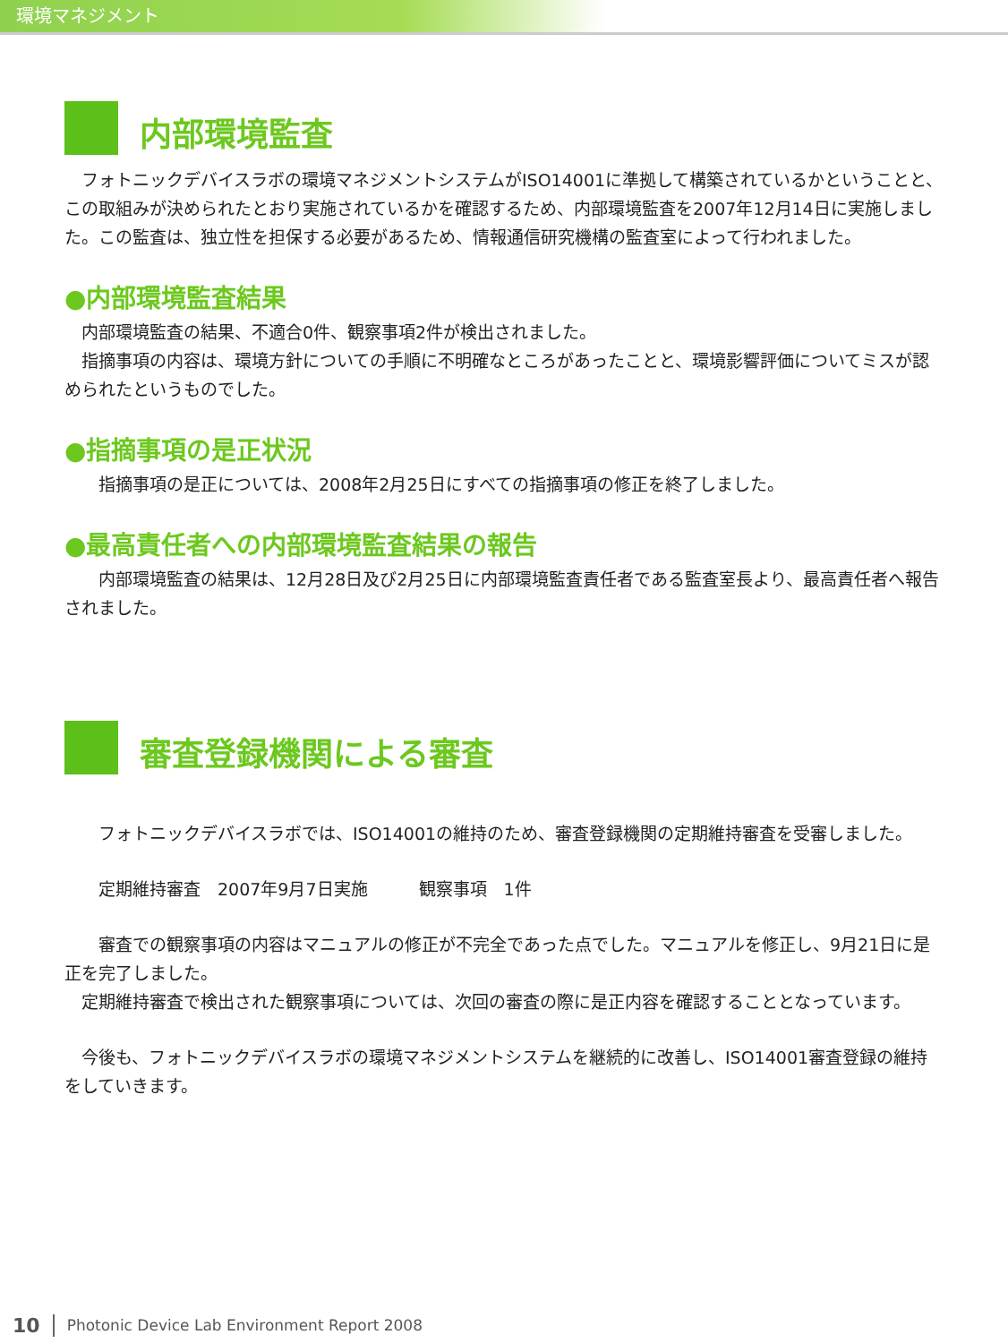環境マネジメント
内部環境監査
　フォトニックデバイスラボの環境マネジメントシステムがISO14001に準拠して構築されているかということと、この取組みが決められたとおり実施されているかを確認するため、内部環境監査を2007年12月14日に実施しました。この監査は、独立性を担保する必要があるため、情報通信研究機構の監査室によって行われました。
●内部環境監査結果
　内部環境監査の結果、不適合0件、観察事項2件が検出されました。
　指摘事項の内容は、環境方針についての手順に不明確なところがあったことと、環境影響評価についてミスが認められたというものでした。
●指摘事項の是正状況
　　指摘事項の是正については、2008年2月25日にすべての指摘事項の修正を終了しました。
●最高責任者への内部環境監査結果の報告
　　内部環境監査の結果は、12月28日及び2月25日に内部環境監査責任者である監査室長より、最高責任者へ報告されました。
審査登録機関による審査
　　フォトニックデバイスラボでは、ISO14001の維持のため、審査登録機関の定期維持審査を受審しました。
　　定期維持審査　2007年9月7日実施　　　観察事項　1件
　　審査での観察事項の内容はマニュアルの修正が不完全であった点でした。マニュアルを修正し、9月21日に是正を完了しました。
　定期維持審査で検出された観察事項については、次回の審査の際に是正内容を確認することとなっています。
　今後も、フォトニックデバイスラボの環境マネジメントシステムを継続的に改善し、ISO14001審査登録の維持をしていきます。
10 Photonic Device Lab Environment Report 2008